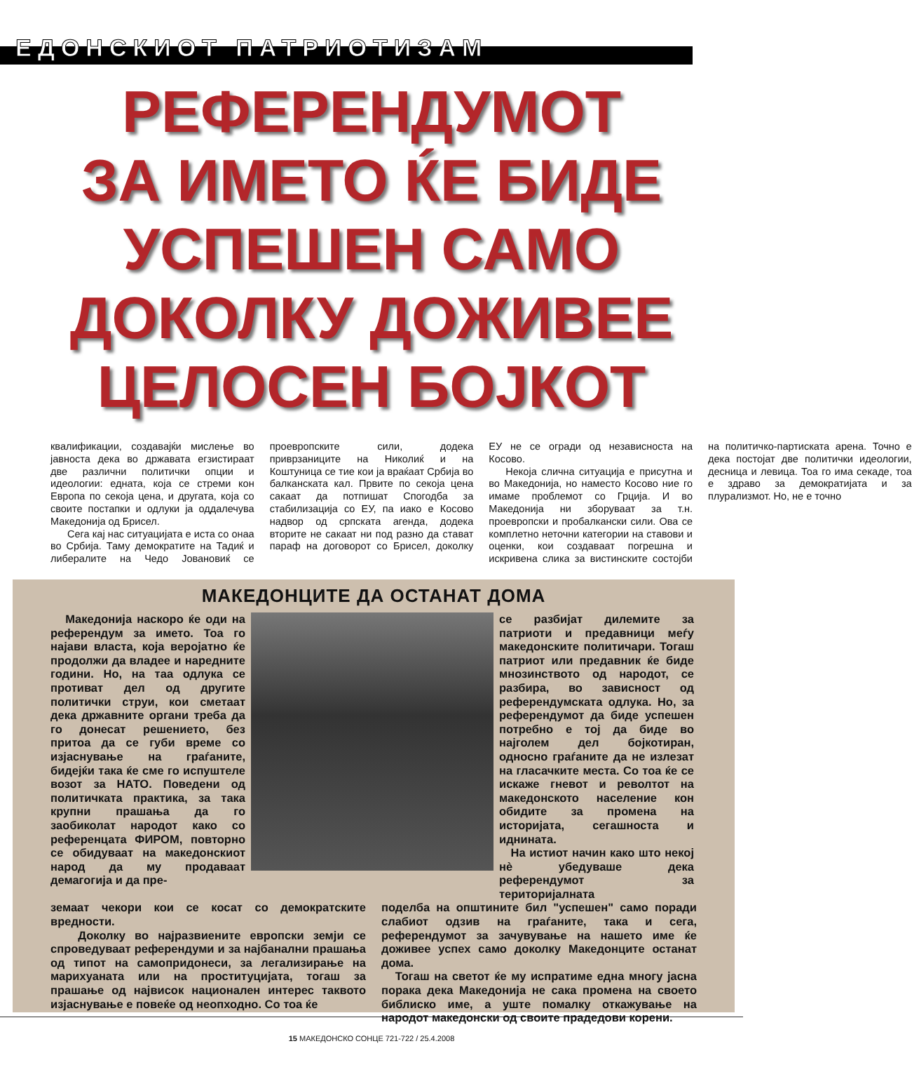ЕДОНСКИОТ ПАТРИОТИЗАМ
РЕФЕРЕНДУМОТ
ЗА ИМЕТО ЌЕ БИДЕ
УСПЕШЕН САМО
ДОКОЛКУ ДОЖИВЕЕ
ЦЕЛОСЕН БОЈКОТ
квалификации, создавајќи мислење во јавноста дека во државата егзистираат две различни политички опции и идеологии: едната, која се стреми кон Европа по секоја цена, и другата, која со своите постапки и одлуки ја оддалечува Македонија од Брисел.
Сега кај нас ситуацијата е иста со онаа во Србија. Таму демократите на Тадиќ и либералите на Чедо Јовановиќ се проевропските сили, додека приврзаниците на Николиќ и на Коштуница се тие кои ја враќаат Србија во балканската кал. Првите по секоја цена сакаат да потпишат Спогодба за стабилизација со ЕУ, па иако е Косово надвор од српската агенда, додека вторите не сакаат ни под разно да стават параф на договорот со Брисел, доколку ЕУ не се огради од независноста на Косово.
Некоја слична ситуација е присутна и во Македонија, но наместо Косово ние го имаме проблемот со Грција. И во Македонија ни зборуваат за т.н. проевропски и пробалкански сили. Ова се комплетно неточни категории на ставови и оценки, кои создаваат погрешна и искривена слика за вистинските состојби на политичко-партиската арена. Точно е дека постојат две политички идеологии, десница и левица. Тоа го има секаде, тоа е здраво за демократијата и за плурализмот. Но, не е точно
МАКЕДОНЦИТЕ ДА ОСТАНАТ ДОМА
Македонија наскоро ќе оди на референдум за името. Тоа го најави власта, која веројатно ќе продолжи да владее и наредните години. Но, на таа одлука се противат дел од другите политички струи, кои сметаат дека државните органи треба да го донесат решението, без притоа да се губи време со изјаснување на граѓаните, бидејќи така ќе сме го испуштеле возот за НАТО. Поведени од политичката практика, за така крупни прашања да го заобиколат народот како со референцата ФИРОМ, повторно се обидуваат на македонскиот народ да му продаваат демагогија и да пре-
се разбијат дилемите за патриоти и предавници меѓу македонските политичари. Тогаш патриот или предавник ќе биде мнозинството од народот, се разбира, во зависност од референдумската одлука. Но, за референдумот да биде успешен потребно е тој да биде во најголем дел бојкотиран, односно граѓаните да не излезат на гласачките места. Со тоа ќе се искаже гневот и револтот на македонското население кон обидите за промена на историјата, сегашноста и иднината.
На истиот начин како што некој нè убедуваше дека референдумот за територијалната
земаат чекори кои се косат со демократските вредности.
Доколку во најразвиените европски земји се спроведуваат референдуми и за најбанални прашања од типот на самопридонеси, за легализирање на марихуаната или на проституцијата, тогаш за прашање од највисок национален интерес таквото изјаснување е повеќе од неопходно. Со тоа ќе
поделба на општините бил "успешен" само поради слабиот одзив на граѓаните, така и сега, референдумот за зачувување на нашето име ќе доживее успех само доколку Македонците останат дома.
Тогаш на светот ќе му испратиме една многу јасна порака дека Македонија не сака промена на своето библиско име, а уште помалку откажување на народот македонски од своите прадедови корени.
15 МАКЕДОНСКО СОНЦЕ 721-722 / 25.4.2008